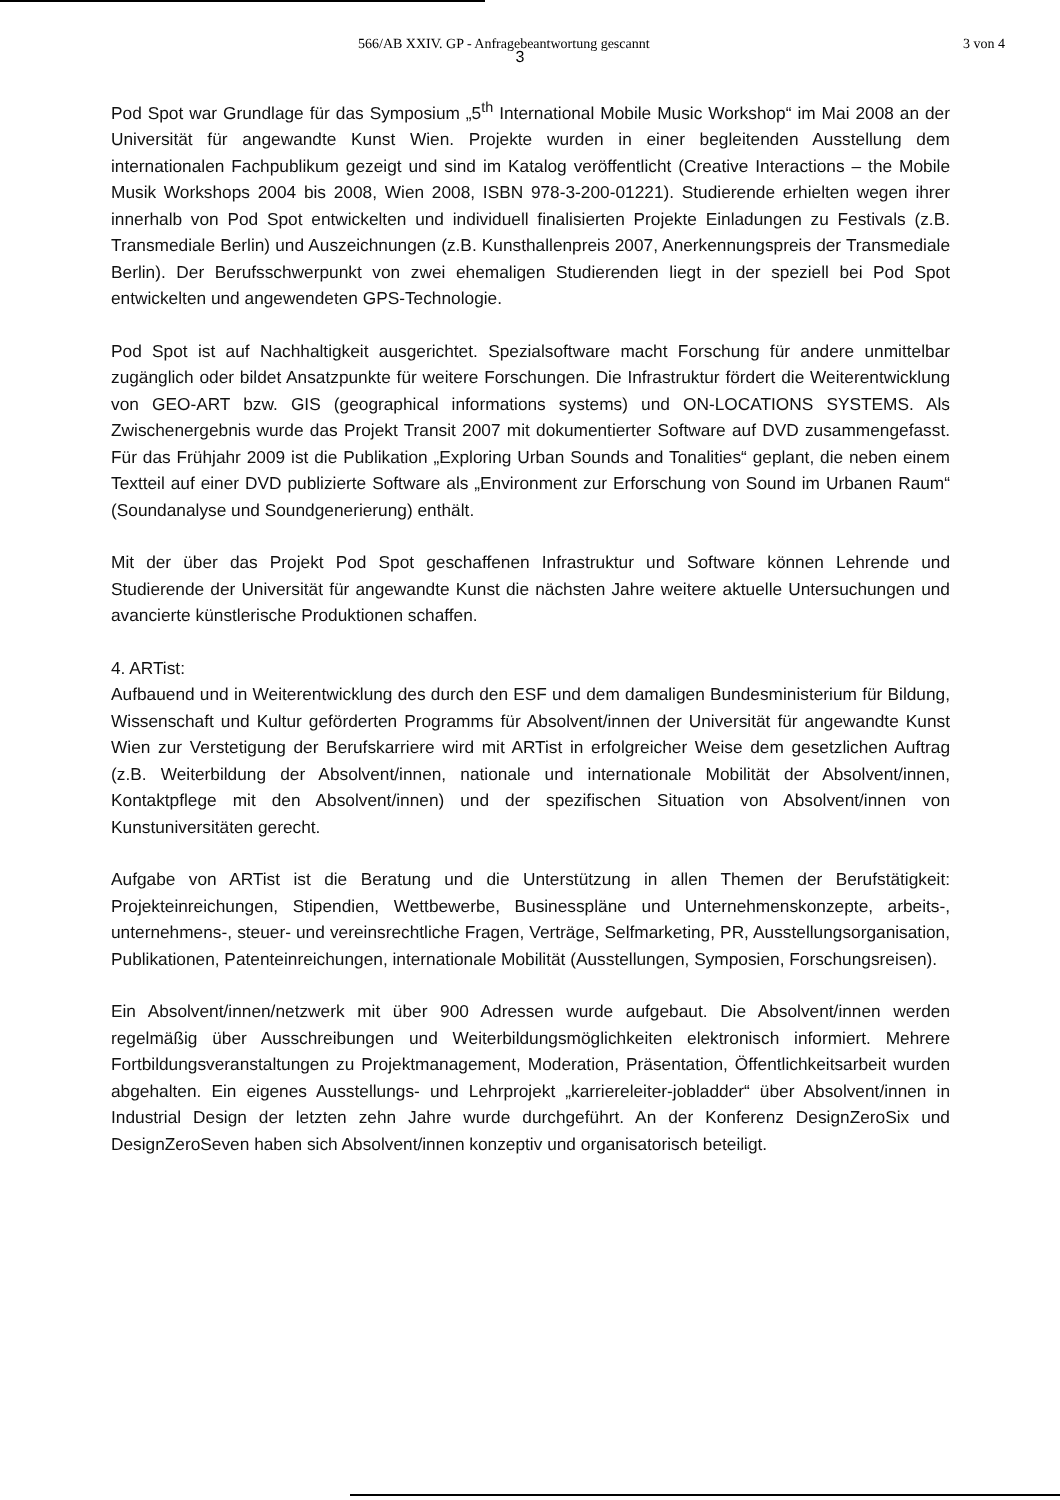566/AB XXIV. GP - Anfragebeantwortung gescannt 3 von 4
3
Pod Spot war Grundlage für das Symposium „5<sup>th</sup> International Mobile Music Workshop“ im Mai 2008 an der Universität für angewandte Kunst Wien. Projekte wurden in einer begleitenden Ausstellung dem internationalen Fachpublikum gezeigt und sind im Katalog veröffentlicht (Creative Interactions – the Mobile Musik Workshops 2004 bis 2008, Wien 2008, ISBN 978-3-200-01221). Studierende erhielten wegen ihrer innerhalb von Pod Spot entwickelten und individuell finalisierten Projekte Einladungen zu Festivals (z.B. Transmediale Berlin) und Auszeichnungen (z.B. Kunsthallenpreis 2007, Anerkennungspreis der Transmediale Berlin). Der Berufsschwerpunkt von zwei ehemaligen Studierenden liegt in der speziell bei Pod Spot entwickelten und angewendeten GPS-Technologie.
Pod Spot ist auf Nachhaltigkeit ausgerichtet. Spezialsoftware macht Forschung für andere unmittelbar zugänglich oder bildet Ansatzpunkte für weitere Forschungen. Die Infrastruktur fördert die Weiterentwicklung von GEO-ART bzw. GIS (geographical informations systems) und ON-LOCATIONS SYSTEMS. Als Zwischenergebnis wurde das Projekt Transit 2007 mit dokumentierter Software auf DVD zusammengefasst. Für das Frühjahr 2009 ist die Publikation „Exploring Urban Sounds and Tonalities“ geplant, die neben einem Textteil auf einer DVD publizierte Software als „Environment zur Erforschung von Sound im Urbanen Raum“ (Soundanalyse und Soundgenerierung) enthält.
Mit der über das Projekt Pod Spot geschaffenen Infrastruktur und Software können Lehrende und Studierende der Universität für angewandte Kunst die nächsten Jahre weitere aktuelle Untersuchungen und avancierte künstlerische Produktionen schaffen.
4. ARTist:
Aufbauend und in Weiterentwicklung des durch den ESF und dem damaligen Bundesministerium für Bildung, Wissenschaft und Kultur geförderten Programms für Absolvent/innen der Universität für angewandte Kunst Wien zur Verstetigung der Berufskarriere wird mit ARTist in erfolgreicher Weise dem gesetzlichen Auftrag (z.B. Weiterbildung der Absolvent/innen, nationale und internationale Mobilität der Absolvent/innen, Kontaktpflege mit den Absolvent/innen) und der spezifischen Situation von Absolvent/innen von Kunstuniversitäten gerecht.
Aufgabe von ARTist ist die Beratung und die Unterstützung in allen Themen der Berufstätigkeit: Projekteinreichungen, Stipendien, Wettbewerbe, Businesspläne und Unternehmenskonzepte, arbeits-, unternehmens-, steuer- und vereinsrechtliche Fragen, Verträge, Selfmarketing, PR, Ausstellungsorganisation, Publikationen, Patenteinreichungen, internationale Mobilität (Ausstellungen, Symposien, Forschungsreisen).
Ein Absolvent/innen/netzwerk mit über 900 Adressen wurde aufgebaut. Die Absolvent/innen werden regelmäßig über Ausschreibungen und Weiterbildungsmöglichkeiten elektronisch informiert. Mehrere Fortbildungsveranstaltungen zu Projektmanagement, Moderation, Präsentation, Öffentlichkeitsarbeit wurden abgehalten. Ein eigenes Ausstellungs- und Lehrprojekt „karriereleiter-jobladder“ über Absolvent/innen in Industrial Design der letzten zehn Jahre wurde durchgeführt. An der Konferenz DesignZeroSix und DesignZeroSeven haben sich Absolvent/innen konzeptiv und organisatorisch beteiligt.